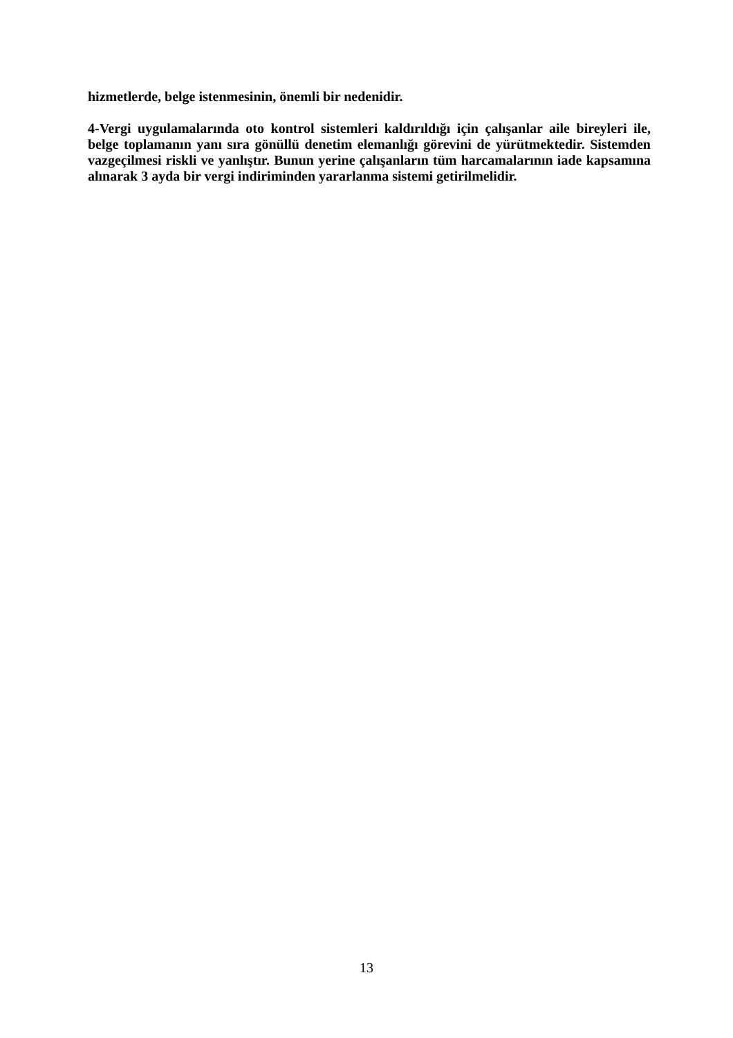hizmetlerde, belge istenmesinin, önemli bir nedenidir.
4-Vergi uygulamalarında oto kontrol sistemleri kaldırıldığı için çalışanlar aile bireyleri ile, belge toplamanın yanı sıra gönüllü denetim elemanlığı görevini de yürütmektedir. Sistemden vazgeçilmesi riskli ve yanlıştır. Bunun yerine çalışanların tüm harcamalarının iade kapsamına alınarak 3 ayda bir vergi indiriminden yararlanma sistemi getirilmelidir.
13